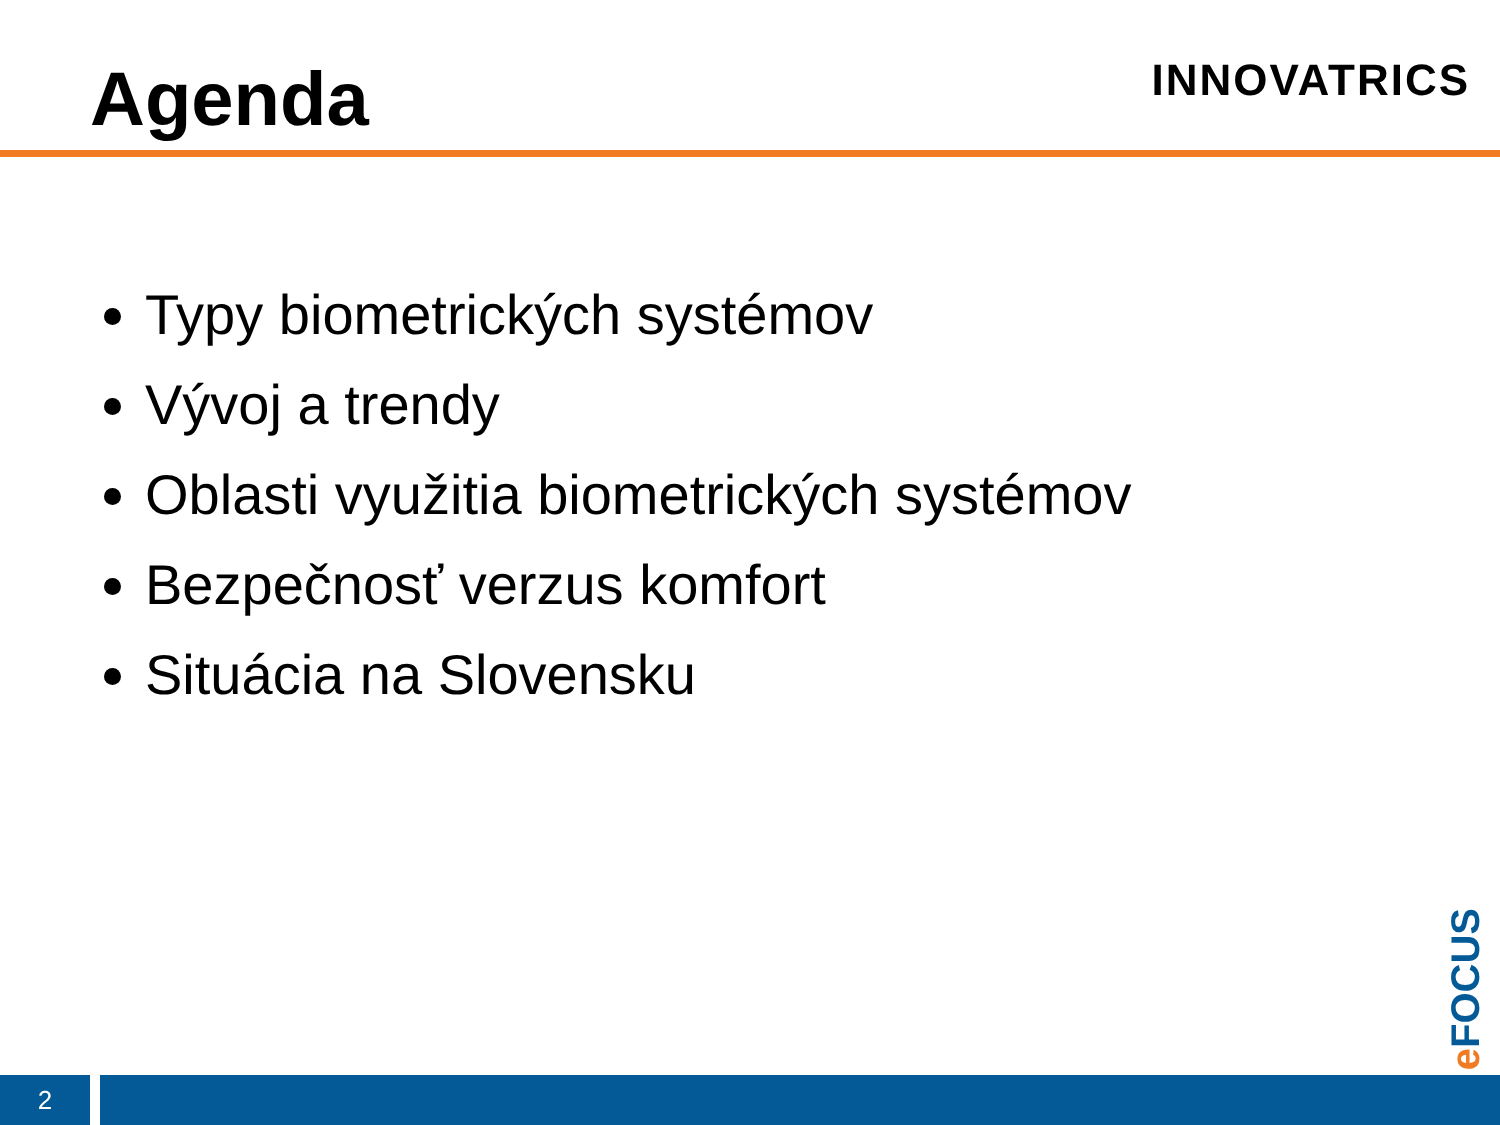Agenda INNOVATRICS
Typy biometrických systémov
Vývoj a trendy
Oblasti využitia biometrických systémov
Bezpečnosť verzus komfort
Situácia na Slovensku
e FOCUS
2